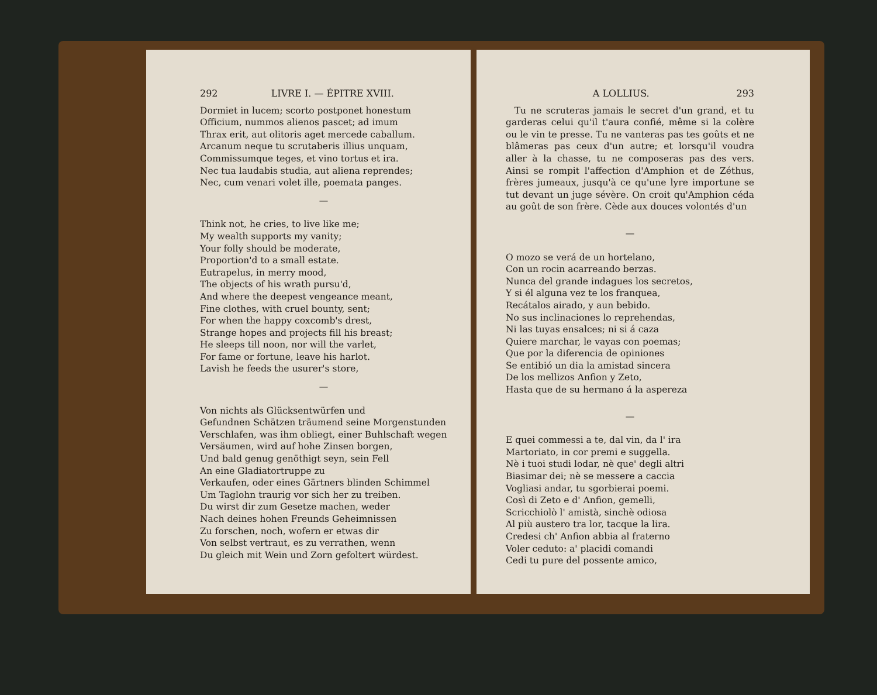292 LIVRE I. — ÉPITRE XVIII.
Dormiet in lucem; scorto postponet honestum
Officium, nummos alienos pascet; ad imum
Thrax erit, aut olitoris aget mercede caballum.
Arcanum neque tu scrutaberis illius unquam,
Commissumque teges, et vino tortus et ira.
Nec tua laudabis studia, aut aliena reprendes;
Nec, cum venari volet ille, poemata panges.
—
Think not, he cries, to live like me;
My wealth supports my vanity;
Your folly should be moderate,
Proportion'd to a small estate.
Eutrapelus, in merry mood,
The objects of his wrath pursu'd,
And where the deepest vengeance meant,
Fine clothes, with cruel bounty, sent;
For when the happy coxcomb's drest,
Strange hopes and projects fill his breast;
He sleeps till noon, nor will the varlet,
For fame or fortune, leave his harlot.
Lavish he feeds the usurer's store,
—
Von nichts als Glücksentwürfen und
Gefundnen Schätzen träumend seine Morgenstunden
Verschlafen, was ihm obliegt, einer Buhlschaft wegen
Versäumen, wird auf hohe Zinsen borgen,
Und bald genug genöthigt seyn, sein Fell
An eine Gladiatortruppe zu
Verkaufen, oder eines Gärtners blinden Schimmel
Um Taglohn traurig vor sich her zu treiben.
Du wirst dir zum Gesetze machen, weder
Nach deines hohen Freunds Geheimnissen
Zu forschen, noch, wofern er etwas dir
Von selbst vertraut, es zu verrathen, wenn
Du gleich mit Wein und Zorn gefoltert würdest.
A LOLLIUS. 293
Tu ne scruteras jamais le secret d'un grand, et tu garderas celui qu'il t'aura confié, même si la colère ou le vin te presse. Tu ne vanteras pas tes goûts et ne blâmeras pas ceux d'un autre; et lorsqu'il voudra aller à la chasse, tu ne composeras pas des vers. Ainsi se rompit l'affection d'Amphion et de Zéthus, frères jumeaux, jusqu'à ce qu'une lyre importune se tut devant un juge sévère. On croit qu'Amphion céda au goût de son frère. Cède aux douces volontés d'un
—
O mozo se verá de un hortelano,
Con un rocin acarreando berzas.
Nunca del grande indagues los secretos,
Y si él alguna vez te los franquea,
Recátalos airado, y aun bebido.
No sus inclinaciones lo reprehendas,
Ni las tuyas ensalces; ni si á caza
Quiere marchar, le vayas con poemas;
Que por la diferencia de opiniones
Se entibió un dia la amistad sincera
De los mellizos Anfion y Zeto,
Hasta que de su hermano á la aspereza
—
E quei commessi a te, dal vin, da l' ira
Martoriato, in cor premi e suggella.
Nè i tuoi studi lodar, nè que' degli altri
Biasimar dei; nè se messere a caccia
Vogliasi andar, tu sgorbierai poemi.
Così di Zeto e d' Anfion, gemelli,
Scricchiolò l' amistà, sinchè odiosa
Al più austero tra lor, tacque la lira.
Credesi ch' Anfion abbia al fraterno
Voler ceduto: a' placidi comandi
Cedi tu pure del possente amico,